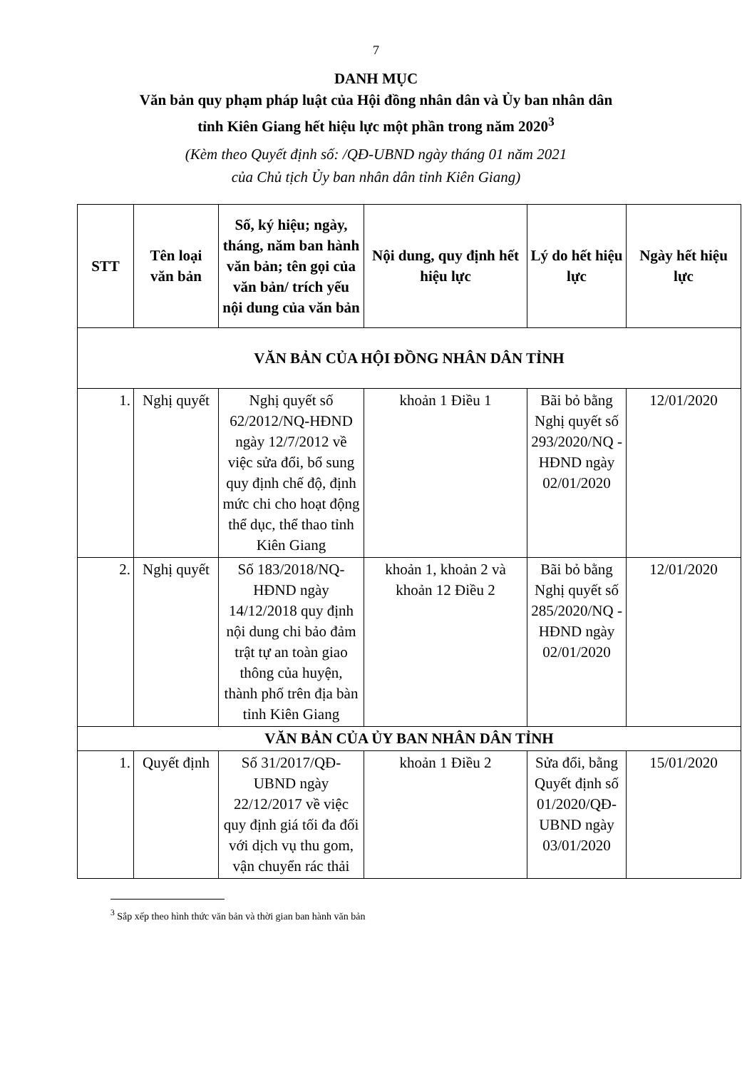7
DANH MỤC
Văn bản quy phạm pháp luật của Hội đồng nhân dân và Ủy ban nhân dân
tỉnh Kiên Giang hết hiệu lực một phần trong năm 2020<sup>3</sup>
(Kèm theo Quyết định số: /QĐ-UBND ngày tháng 01 năm 2021
của Chủ tịch Ủy ban nhân dân tỉnh Kiên Giang)
| STT | Tên loại văn bản | Số, ký hiệu; ngày, tháng, năm ban hành văn bản; tên gọi của văn bản/ trích yếu nội dung của văn bản | Nội dung, quy định hết hiệu lực | Lý do hết hiệu lực | Ngày hết hiệu lực |
| --- | --- | --- | --- | --- | --- |
| VĂN BẢN CỦA HỘI ĐỒNG NHÂN DÂN TỈNH | | | | | |
| 1. | Nghị quyết | Nghị quyết số 62/2012/NQ-HĐND ngày 12/7/2012 về việc sửa đổi, bổ sung quy định chế độ, định mức chi cho hoạt động thể dục, thể thao tỉnh Kiên Giang | khoản 1 Điều 1 | Bãi bỏ bằng Nghị quyết số 293/2020/NQ -HĐND ngày 02/01/2020 | 12/01/2020 |
| 2. | Nghị quyết | Số 183/2018/NQ-HĐND ngày 14/12/2018 quy định nội dung chi bảo đảm trật tự an toàn giao thông của huyện, thành phố trên địa bàn tỉnh Kiên Giang | khoản 1, khoản 2 và khoản 12 Điều 2 | Bãi bỏ bằng Nghị quyết số 285/2020/NQ -HĐND ngày 02/01/2020 | 12/01/2020 |
| VĂN BẢN CỦA ỦY BAN NHÂN DÂN TỈNH | | | | | |
| 1. | Quyết định | Số 31/2017/QĐ-UBND ngày 22/12/2017 về việc quy định giá tối đa đối với dịch vụ thu gom, vận chuyển rác thải | khoản 1 Điều 2 | Sửa đổi, bằng Quyết định số 01/2020/QĐ-UBND ngày 03/01/2020 | 15/01/2020 |
<sup>3</sup> Sắp xếp theo hình thức văn bản và thời gian ban hành văn bản